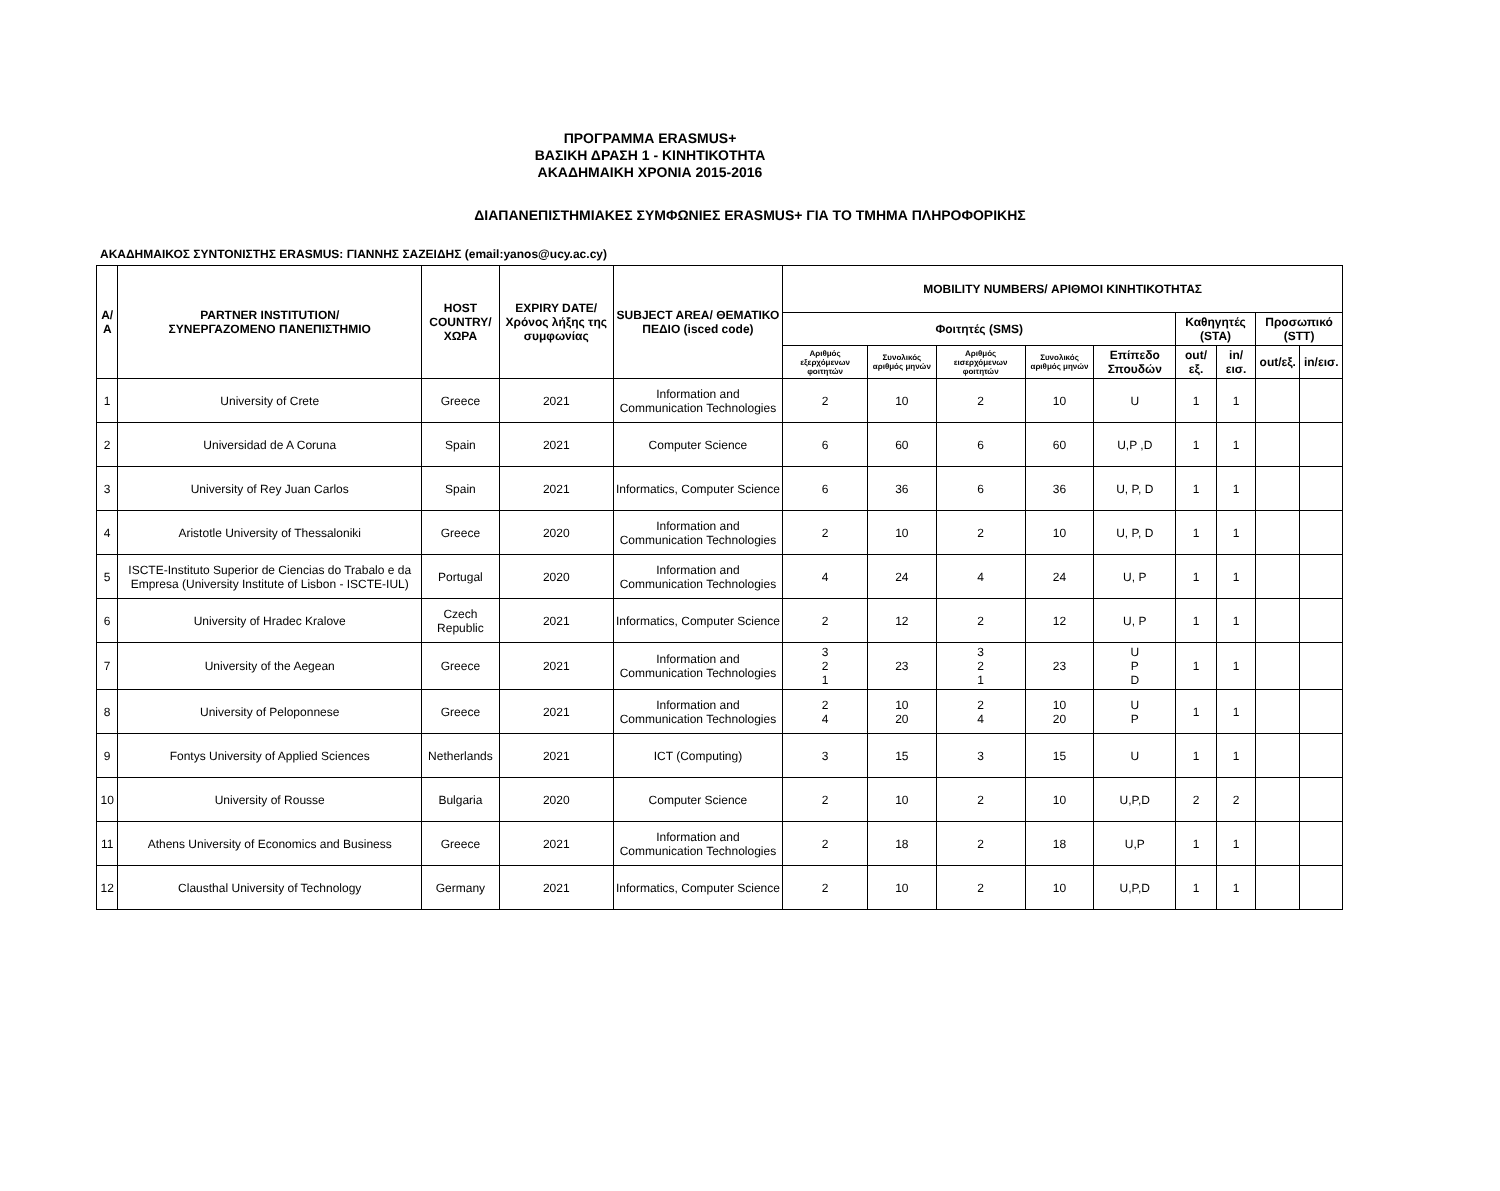ΠΡΟΓΡΑΜΜΑ ERASMUS+
ΒΑΣΙΚΗ ΔΡΑΣΗ 1 - ΚΙΝΗΤΙΚΟΤΗΤΑ
ΑΚΑΔΗΜΑΙΚΗ ΧΡΟΝΙΑ 2015-2016
ΔΙΑΠΑΝΕΠΙΣΤΗΜΙΑΚΕΣ ΣΥΜΦΩΝΙΕΣ ERASMUS+ ΓΙΑ ΤΟ ΤΜΗΜΑ ΠΛΗΡΟΦΟΡΙΚΗΣ
ΑΚΑΔΗΜΑΙΚΟΣ ΣΥΝΤΟΝΙΣΤΗΣ ERASMUS: ΓΙΑΝΝΗΣ ΣΑΖΕΙΔΗΣ (email:yanos@ucy.ac.cy)
| Α/Α | PARTNER INSTITUTION/ ΣΥΝΕΡΓΑΖΟΜΕΝΟ ΠΑΝΕΠΙΣΤΗΜΙΟ | HOST COUNTRY/ ΧΩΡΑ | EXPIRY DATE/ Χρόνος λήξης της συμφωνίας | SUBJECT AREA/ ΘΕΜΑΤΙΚΟ ΠΕΔΙΟ (isced code) | MOBILITY NUMBERS/ ΑΡΙΘΜΟΙ ΚΙΝΗΤΙΚΟΤΗΤΑΣ | | | | | | | | |
| --- | --- | --- | --- | --- | --- | --- | --- | --- | --- | --- | --- | --- | --- |
| | | | | | Φοιτητές (SMS) | | | | | Καθηγητές (STA) | | Προσωπικό (STT) | |
| | | | | | Αριθμός εξερχόμενων φοιτητών | Συνολικός αριθμός μηνών | Αριθμός εισερχόμενων φοιτητών | Συνολικός αριθμός μηνών | Επίπεδο Σπουδών | out/εξ. | in/εισ. | out/εξ. | in/εισ. |
| 1 | University of Crete | Greece | 2021 | Information and Communication Technologies | 2 | 10 | 2 | 10 | U | 1 | 1 | | |
| 2 | Universidad de A Coruna | Spain | 2021 | Computer Science | 6 | 60 | 6 | 60 | U,P ,D | 1 | 1 | | |
| 3 | University of Rey Juan Carlos | Spain | 2021 | Informatics, Computer Science | 6 | 36 | 6 | 36 | U, P, D | 1 | 1 | | |
| 4 | Aristotle University of Thessaloniki | Greece | 2020 | Information and Communication Technologies | 2 | 10 | 2 | 10 | U, P, D | 1 | 1 | | |
| 5 | ISCTE-Instituto Superior de Ciencias do Trabalo e da Empresa (University Institute of Lisbon - ISCTE-IUL) | Portugal | 2020 | Information and Communication Technologies | 4 | 24 | 4 | 24 | U, P | 1 | 1 | | |
| 6 | University of Hradec Kralove | Czech Republic | 2021 | Informatics, Computer Science | 2 | 12 | 2 | 12 | U, P | 1 | 1 | | |
| 7 | University of the Aegean | Greece | 2021 | Information and Communication Technologies | 3 2 1 | 23 | 3 2 1 | 23 | U P D | 1 | 1 | | |
| 8 | University of Peloponnese | Greece | 2021 | Information and Communication Technologies | 2 4 | 10 20 | 2 4 | 10 20 | U P | 1 | 1 | | |
| 9 | Fontys University of Applied Sciences | Netherlands | 2021 | ICT (Computing) | 3 | 15 | 3 | 15 | U | 1 | 1 | | |
| 10 | University of Rousse | Bulgaria | 2020 | Computer Science | 2 | 10 | 2 | 10 | U,P,D | 2 | 2 | | |
| 11 | Athens University of Economics and Business | Greece | 2021 | Information and Communication Technologies | 2 | 18 | 2 | 18 | U,P | 1 | 1 | | |
| 12 | Clausthal University of Technology | Germany | 2021 | Informatics, Computer Science | 2 | 10 | 2 | 10 | U,P,D | 1 | 1 | | |